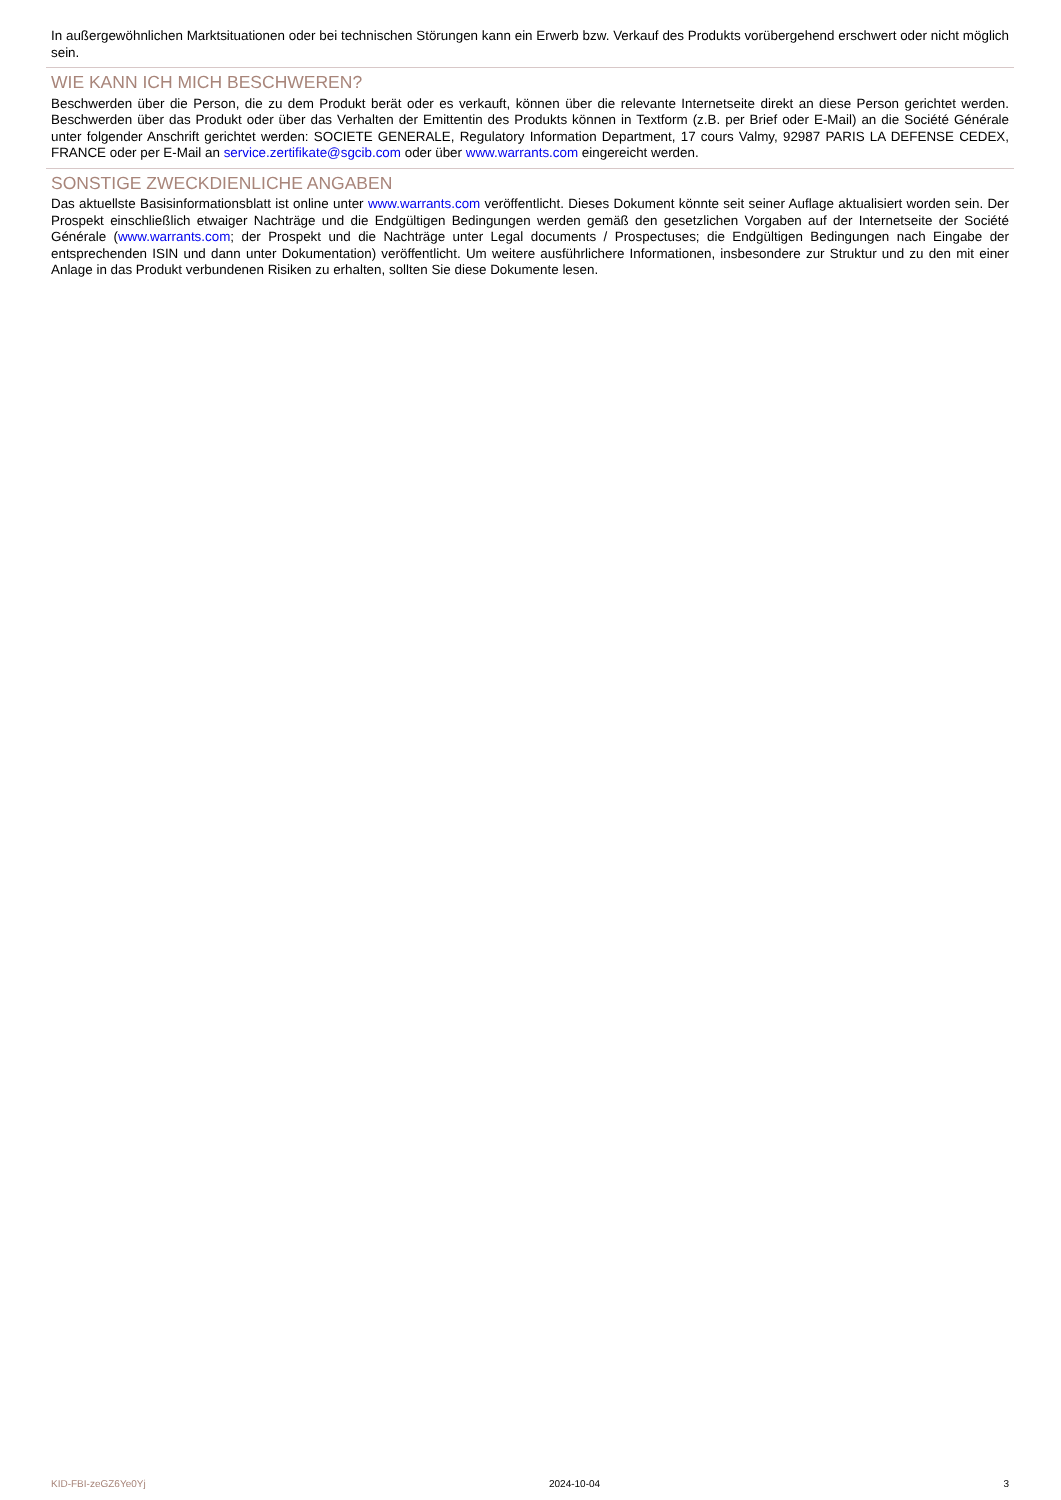In außergewöhnlichen Marktsituationen oder bei technischen Störungen kann ein Erwerb bzw. Verkauf des Produkts vorübergehend erschwert oder nicht möglich sein.
WIE KANN ICH MICH BESCHWEREN?
Beschwerden über die Person, die zu dem Produkt berät oder es verkauft, können über die relevante Internetseite direkt an diese Person gerichtet werden. Beschwerden über das Produkt oder über das Verhalten der Emittentin des Produkts können in Textform (z.B. per Brief oder E-Mail) an die Société Générale unter folgender Anschrift gerichtet werden: SOCIETE GENERALE, Regulatory Information Department, 17 cours Valmy, 92987 PARIS LA DEFENSE CEDEX, FRANCE oder per E-Mail an service.zertifikate@sgcib.com oder über www.warrants.com eingereicht werden.
SONSTIGE ZWECKDIENLICHE ANGABEN
Das aktuellste Basisinformationsblatt ist online unter www.warrants.com veröffentlicht. Dieses Dokument könnte seit seiner Auflage aktualisiert worden sein. Der Prospekt einschließlich etwaiger Nachträge und die Endgültigen Bedingungen werden gemäß den gesetzlichen Vorgaben auf der Internetseite der Société Générale (www.warrants.com; der Prospekt und die Nachträge unter Legal documents / Prospectuses; die Endgültigen Bedingungen nach Eingabe der entsprechenden ISIN und dann unter Dokumentation) veröffentlicht. Um weitere ausführlichere Informationen, insbesondere zur Struktur und zu den mit einer Anlage in das Produkt verbundenen Risiken zu erhalten, sollten Sie diese Dokumente lesen.
KID-FBI-zeGZ6Ye0Yj 2024-10-04 3